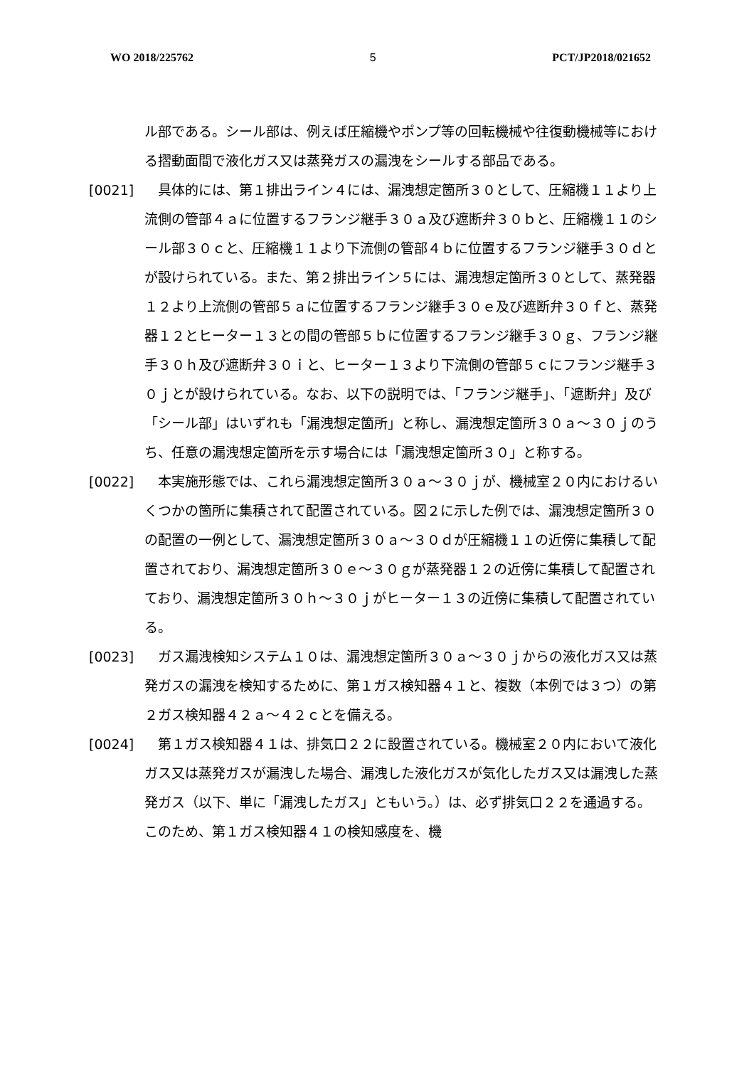WO 2018/225762 5 PCT/JP2018/021652
ル部である。シール部は、例えば圧縮機やポンプ等の回転機械や往復動機械等における摺動面間で液化ガス又は蒸発ガスの漏洩をシールする部品である。
[0021] 　具体的には、第１排出ライン４には、漏洩想定箇所３０として、圧縮機１１より上流側の管部４ａに位置するフランジ継手３０ａ及び遮断弁３０ｂと、圧縮機１１のシール部３０ｃと、圧縮機１１より下流側の管部４ｂに位置するフランジ継手３０ｄとが設けられている。また、第２排出ライン５には、漏洩想定箇所３０として、蒸発器１２より上流側の管部５ａに位置するフランジ継手３０ｅ及び遮断弁３０ｆと、蒸発器１２とヒーター１３との間の管部５ｂに位置するフランジ継手３０ｇ、フランジ継手３０ｈ及び遮断弁３０ｉと、ヒーター１３より下流側の管部５ｃにフランジ継手３０ｊとが設けられている。なお、以下の説明では、「フランジ継手」、「遮断弁」及び「シール部」はいずれも「漏洩想定箇所」と称し、漏洩想定箇所３０ａ～３０ｊのうち、任意の漏洩想定箇所を示す場合には「漏洩想定箇所３０」と称する。
[0022] 　本実施形態では、これら漏洩想定箇所３０ａ～３０ｊが、機械室２０内におけるいくつかの箇所に集積されて配置されている。図２に示した例では、漏洩想定箇所３０の配置の一例として、漏洩想定箇所３０ａ～３０ｄが圧縮機１１の近傍に集積して配置されており、漏洩想定箇所３０ｅ～３０ｇが蒸発器１２の近傍に集積して配置されており、漏洩想定箇所３０ｈ～３０ｊがヒーター１３の近傍に集積して配置されている。
[0023] 　ガス漏洩検知システム１０は、漏洩想定箇所３０ａ～３０ｊからの液化ガス又は蒸発ガスの漏洩を検知するために、第１ガス検知器４１と、複数（本例では３つ）の第２ガス検知器４２ａ～４２ｃとを備える。
[0024] 　第１ガス検知器４１は、排気口２２に設置されている。機械室２０内において液化ガス又は蒸発ガスが漏洩した場合、漏洩した液化ガスが気化したガス又は漏洩した蒸発ガス（以下、単に「漏洩したガス」ともいう。）は、必ず排気口２２を通過する。このため、第１ガス検知器４１の検知感度を、機